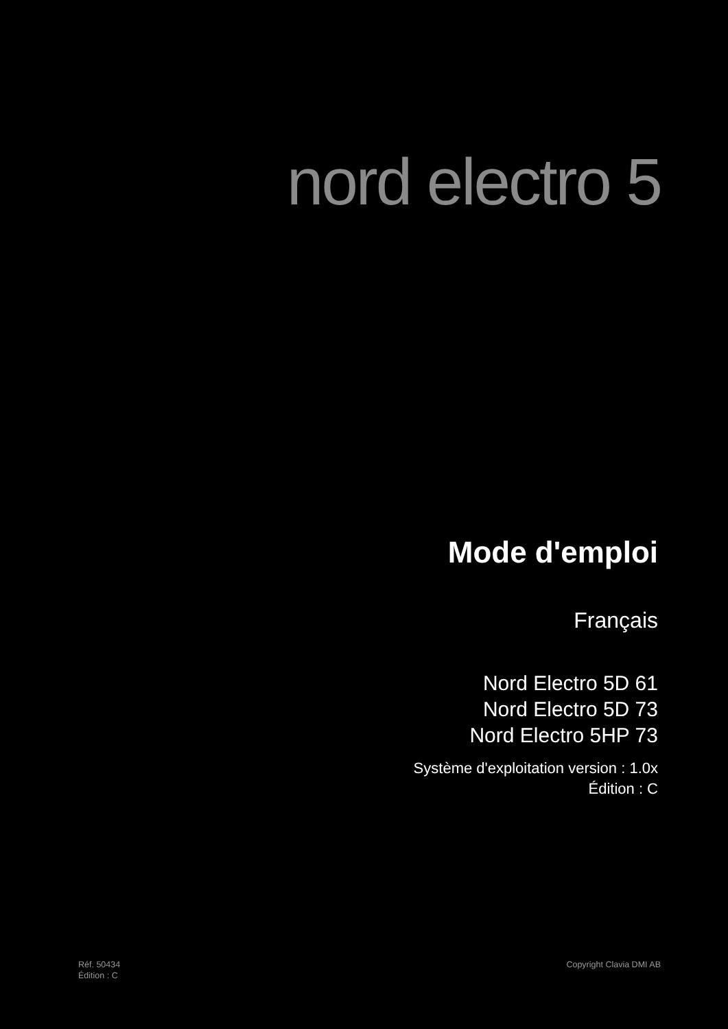nord electro 5
Mode d'emploi
Français
Nord Electro 5D 61
Nord Electro 5D 73
Nord Electro 5HP 73
Système d'exploitation version : 1.0x
Édition : C
Réf. 50434
Édition : C
Copyright Clavia DMI AB